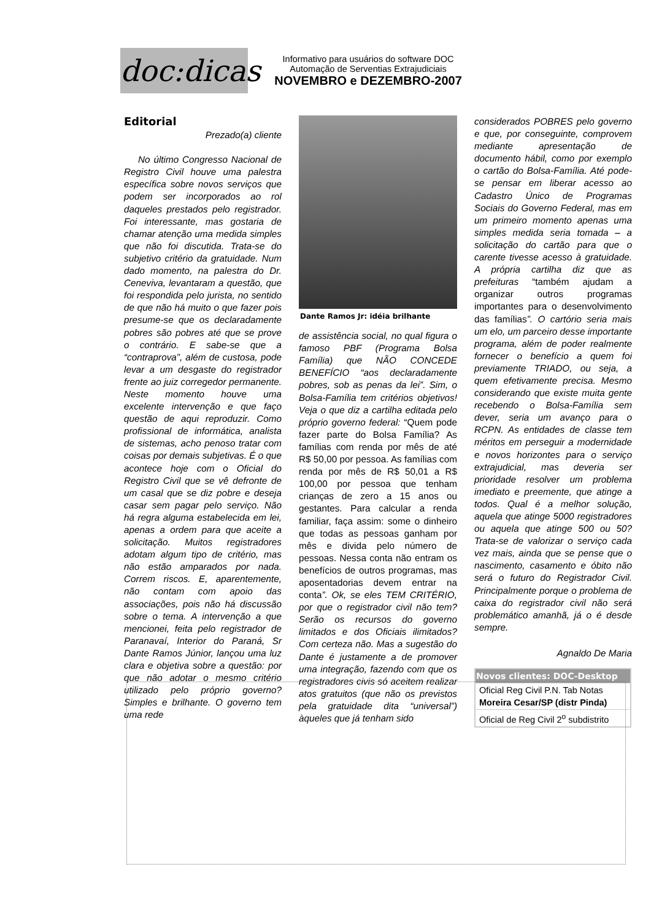doc:dicas
Informativo para usuários do software DOC
Automação de Serventias Extrajudiciais
NOVEMBRO e DEZEMBRO-2007
Editorial
Prezado(a) cliente
No último Congresso Nacional de Registro Civil houve uma palestra específica sobre novos serviços que podem ser incorporados ao rol daqueles prestados pelo registrador. Foi interessante, mas gostaria de chamar atenção uma medida simples que não foi discutida. Trata-se do subjetivo critério da gratuidade. Num dado momento, na palestra do Dr. Ceneviva, levantaram a questão, que foi respondida pelo jurista, no sentido de que não há muito o que fazer pois presume-se que os declaradamente pobres são pobres até que se prove o contrário. E sabe-se que a “contraprova”, além de custosa, pode levar a um desgaste do registrador frente ao juiz corregedor permanente. Neste momento houve uma excelente intervenção e que faço questão de aqui reproduzir. Como profissional de informática, analista de sistemas, acho penoso tratar com coisas por demais subjetivas. É o que acontece hoje com o Oficial do Registro Civil que se vê defronte de um casal que se diz pobre e deseja casar sem pagar pelo serviço. Não há regra alguma estabelecida em lei, apenas a ordem para que aceite a solicitação. Muitos registradores adotam algum tipo de critério, mas não estão amparados por nada. Correm riscos. E, aparentemente, não contam com apoio das associações, pois não há discussão sobre o tema. A intervenção a que mencionei, feita pelo registrador de Paranavaí, Interior do Paraná, Sr Dante Ramos Júnior, lançou uma luz clara e objetiva sobre a questão: por que não adotar o mesmo critério utilizado pelo próprio governo? Simples e brilhante. O governo tem uma rede
Dante Ramos Jr: idéia brilhante
de assistência social, no qual figura o famoso PBF (Programa Bolsa Família) que NÃO CONCEDE BENEFÍCIO “aos declaradamente pobres, sob as penas da lei”. Sim, o Bolsa-Família tem critérios objetivos! Veja o que diz a cartilha editada pelo próprio governo federal: “Quem pode fazer parte do Bolsa Família? As famílias com renda por mês de até R$ 50,00 por pessoa. As famílias com renda por mês de R$ 50,01 a R$ 100,00 por pessoa que tenham crianças de zero a 15 anos ou gestantes. Para calcular a renda familiar, faça assim: some o dinheiro que todas as pessoas ganham por mês e divida pelo número de pessoas. Nessa conta não entram os benefícios de outros programas, mas aposentadorias devem entrar na conta”. Ok, se eles TEM CRITÉRIO, por que o registrador civil não tem? Serão os recursos do governo limitados e dos Oficiais ilimitados? Com certeza não. Mas a sugestão do Dante é justamente a de promover uma integração, fazendo com que os registradores civis só aceitem realizar atos gratuitos (que não os previstos pela gratuidade dita “universal”) àqueles que já tenham sido
considerados POBRES pelo governo e que, por conseguinte, comprovem mediante apresentação de documento hábil, como por exemplo o cartão do Bolsa-Família. Até pode-se pensar em liberar acesso ao Cadastro Único de Programas Sociais do Governo Federal, mas em um primeiro momento apenas uma simples medida seria tomada – a solicitação do cartão para que o carente tivesse acesso à gratuidade. A própria cartilha diz que as prefeituras “também ajudam a organizar outros programas importantes para o desenvolvimento das famílias”. O cartório seria mais um elo, um parceiro desse importante programa, além de poder realmente fornecer o benefício a quem foi previamente TRIADO, ou seja, a quem efetivamente precisa. Mesmo considerando que existe muita gente recebendo o Bolsa-Família sem dever, seria um avanço para o RCPN. As entidades de classe tem méritos em perseguir a modernidade e novos horizontes para o serviço extrajudicial, mas deveria ser prioridade resolver um problema imediato e preemente, que atinge a todos. Qual é a melhor solução, aquela que atinge 5000 registradores ou aquela que atinge 500 ou 50? Trata-se de valorizar o serviço cada vez mais, ainda que se pense que o nascimento, casamento e óbito não será o futuro do Registrador Civil. Principalmente porque o problema de caixa do registrador civil não será problemático amanhã, já o é desde sempre.
Agnaldo De Maria
| Novos clientes: DOC-Desktop |
| --- |
| Oficial Reg Civil P.N. Tab Notas Moreira Cesar/SP (distr Pinda) |
| Oficial de Reg Civil 2<sup>o</sup> subdistrito |